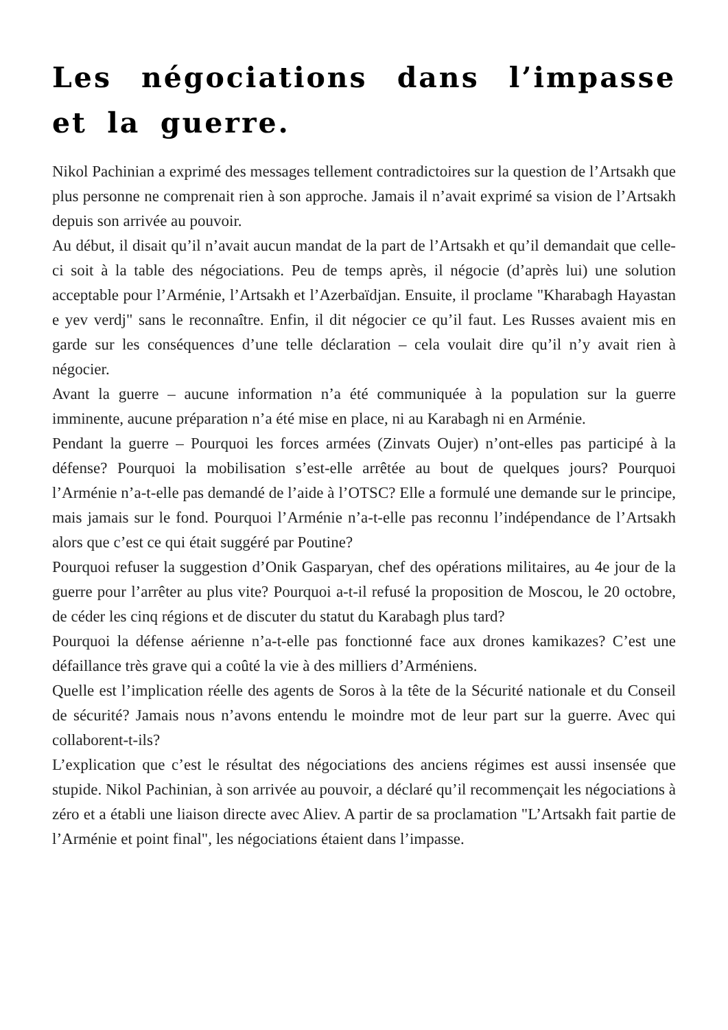Les négociations dans l’impasse et la guerre.
Nikol Pachinian a exprimé des messages tellement contradictoires sur la question de l’Artsakh que plus personne ne comprenait rien à son approche. Jamais il n’avait exprimé sa vision de l’Artsakh depuis son arrivée au pouvoir.
Au début, il disait qu’il n’avait aucun mandat de la part de l’Artsakh et qu’il demandait que celle-ci soit à la table des négociations. Peu de temps après, il négocie (d’après lui) une solution acceptable pour l’Arménie, l’Artsakh et l’Azerbaïdjan. Ensuite, il proclame "Kharabagh Hayastan e yev verdj" sans le reconnaître. Enfin, il dit négocier ce qu’il faut. Les Russes avaient mis en garde sur les conséquences d’une telle déclaration – cela voulait dire qu’il n’y avait rien à négocier.
Avant la guerre – aucune information n’a été communiquée à la population sur la guerre imminente, aucune préparation n’a été mise en place, ni au Karabagh ni en Arménie.
Pendant la guerre – Pourquoi les forces armées (Zinvats Oujer) n’ont-elles pas participé à la défense? Pourquoi la mobilisation s’est-elle arrêtée au bout de quelques jours? Pourquoi l’Arménie n’a-t-elle pas demandé de l’aide à l’OTSC? Elle a formulé une demande sur le principe, mais jamais sur le fond. Pourquoi l’Arménie n’a-t-elle pas reconnu l’indépendance de l’Artsakh alors que c’est ce qui était suggéré par Poutine?
Pourquoi refuser la suggestion d’Onik Gasparyan, chef des opérations militaires, au 4e jour de la guerre pour l’arrêter au plus vite? Pourquoi a-t-il refusé la proposition de Moscou, le 20 octobre, de céder les cinq régions et de discuter du statut du Karabagh plus tard?
Pourquoi la défense aérienne n’a-t-elle pas fonctionné face aux drones kamikazes? C’est une défaillance très grave qui a coûté la vie à des milliers d’Arméniens.
Quelle est l’implication réelle des agents de Soros à la tête de la Sécurité nationale et du Conseil de sécurité? Jamais nous n’avons entendu le moindre mot de leur part sur la guerre. Avec qui collaborent-t-ils?
L’explication que c’est le résultat des négociations des anciens régimes est aussi insensée que stupide. Nikol Pachinian, à son arrivée au pouvoir, a déclaré qu’il recommençait les négociations à zéro et a établi une liaison directe avec Aliev. A partir de sa proclamation "L’Artsakh fait partie de l’Arménie et point final", les négociations étaient dans l’impasse.